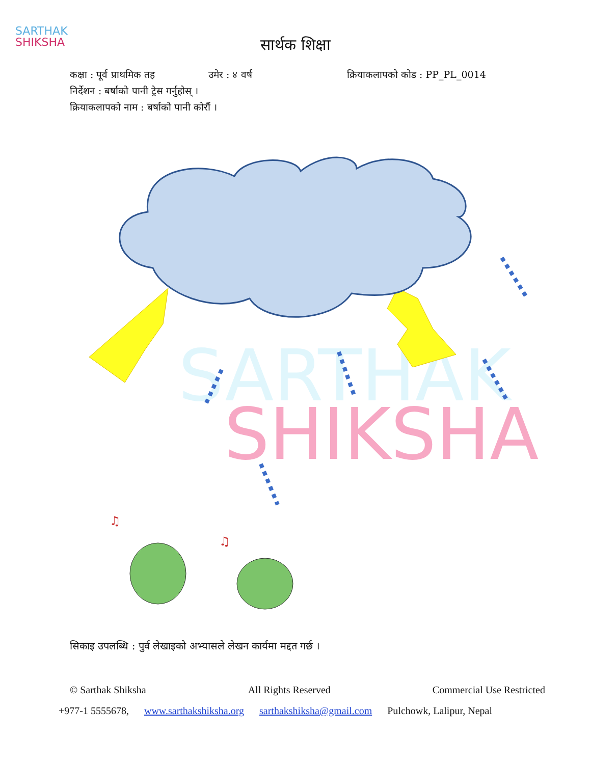SARTHAK
SHIKSHA
सार्थक शिक्षा
कक्षा : पूर्व प्राथमिक तह उमेर : ४ वर्ष क्रियाकलापको कोड : PP_PL_0014
निर्देशन : बर्षाको पानी ट्रेस गर्नुहोस् ।
क्रियाकलापको नाम : बर्षाको पानी कोरौं ।
SHIKSHA
SARTHAK
♫
♫
सिकाइ उपलब्धि : पुर्व लेखाइको अभ्यासले लेखन कार्यमा मद्दत गर्छ ।
© Sarthak Shiksha All Rights Reserved Commercial Use Restricted
+977-1 5555678, www.sarthakshiksha.org sarthakshiksha@gmail.com Pulchowk, Lalipur, Nepal